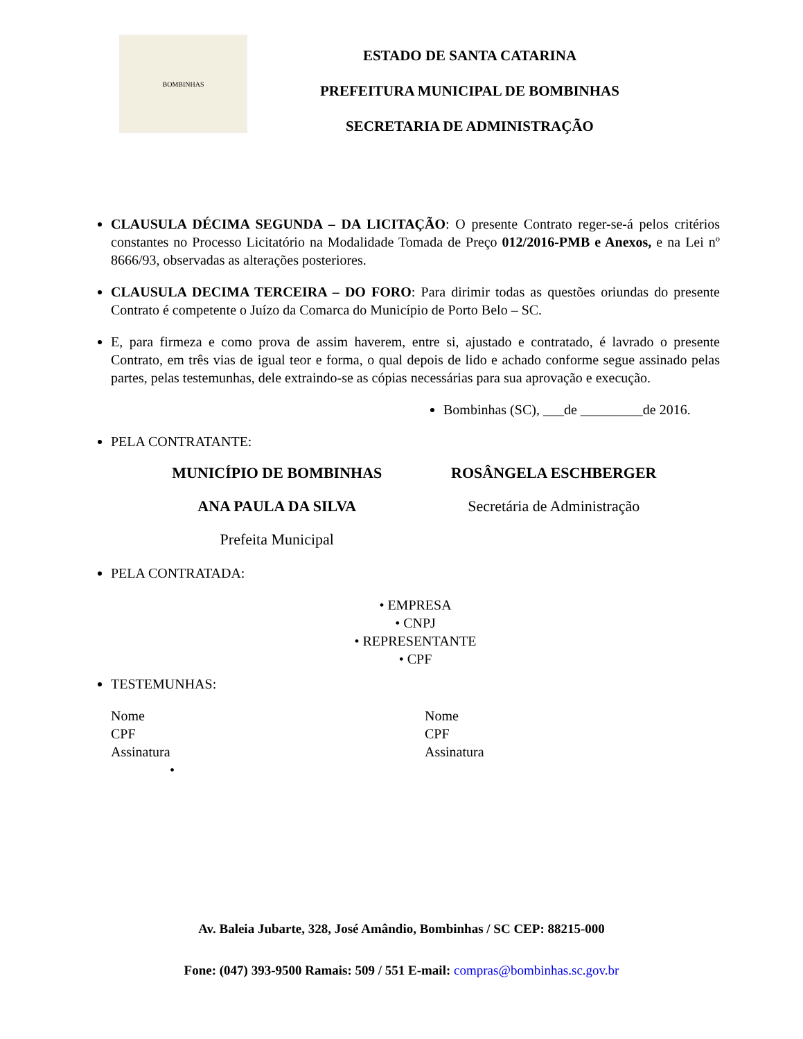BOMBINHAS
ESTADO DE SANTA CATARINA
PREFEITURA MUNICIPAL DE BOMBINHAS
SECRETARIA DE ADMINISTRAÇÃO
CLAUSULA DÉCIMA SEGUNDA – DA LICITAÇÃO: O presente Contrato reger-se-á pelos critérios constantes no Processo Licitatório na Modalidade Tomada de Preço 012/2016-PMB e Anexos, e na Lei nº 8666/93, observadas as alterações posteriores.
CLAUSULA DECIMA TERCEIRA – DO FORO: Para dirimir todas as questões oriundas do presente Contrato é competente o Juízo da Comarca do Município de Porto Belo – SC.
E, para firmeza e como prova de assim haverem, entre si, ajustado e contratado, é lavrado o presente Contrato, em três vias de igual teor e forma, o qual depois de lido e achado conforme segue assinado pelas partes, pelas testemunhas, dele extraindo-se as cópias necessárias para sua aprovação e execução.
Bombinhas (SC), ___de _________de 2016.
PELA CONTRATANTE:
MUNICÍPIO DE BOMBINHAS
ANA PAULA DA SILVA
Prefeita Municipal
ROSÂNGELA ESCHBERGER
Secretária de Administração
PELA CONTRATADA:
• EMPRESA
• CNPJ
• REPRESENTANTE
• CPF
TESTEMUNHAS:
Nome
CPF
Assinatura
•
Nome
CPF
Assinatura
Av. Baleia Jubarte, 328, José Amândio, Bombinhas / SC CEP: 88215-000
Fone: (047) 393-9500 Ramais: 509 / 551 E-mail: compras@bombinhas.sc.gov.br